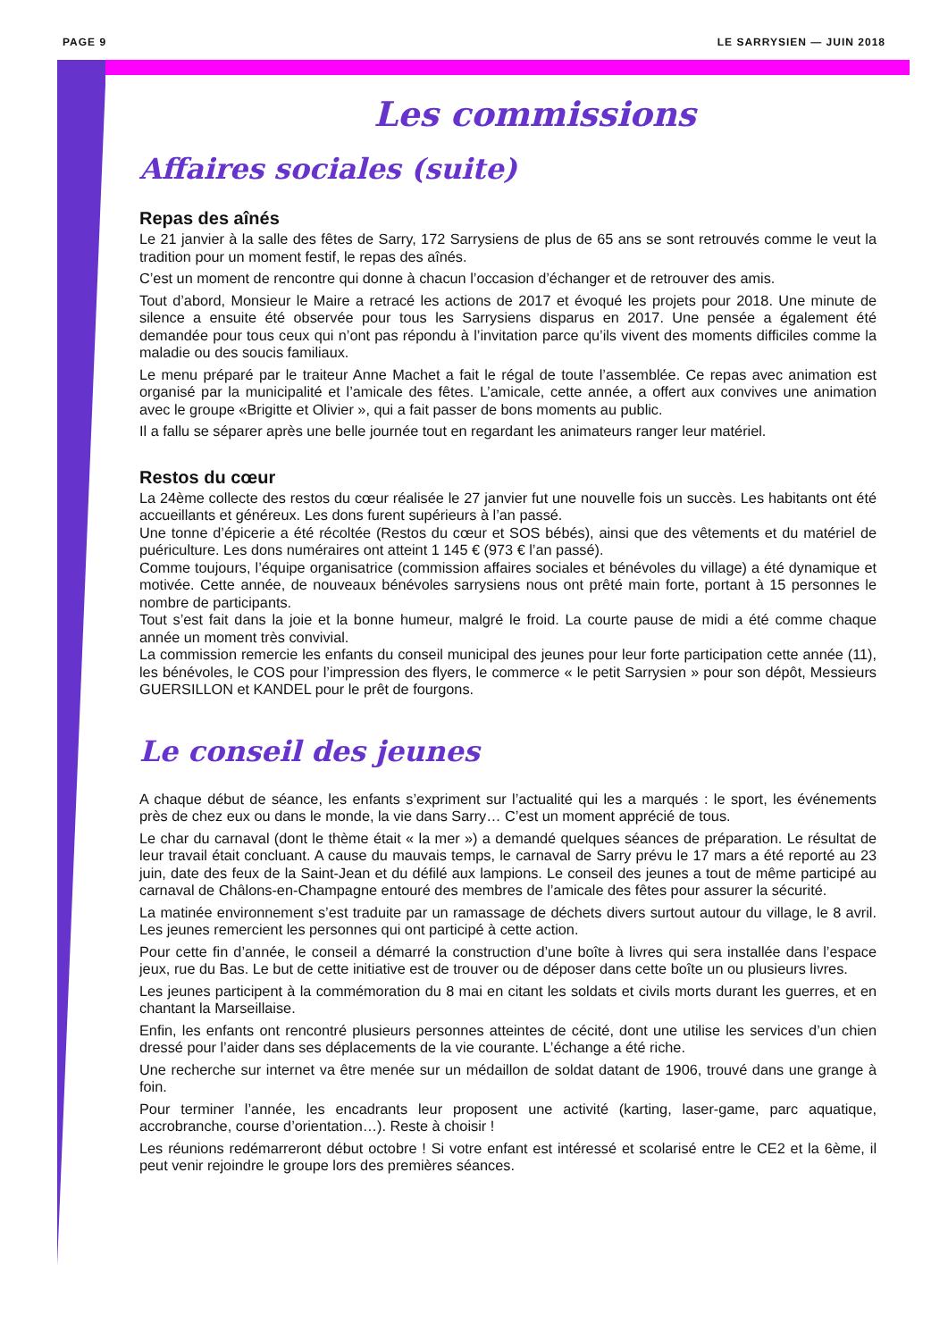PAGE 9 LE SARRYSIEN — JUIN 2018
Les commissions
Affaires sociales (suite)
Repas des aînés
Le 21 janvier à la salle des fêtes de Sarry, 172 Sarrysiens de plus de 65 ans se sont retrouvés comme le veut la tradition pour un moment festif, le repas des aînés.
C’est un moment de rencontre qui donne à chacun l’occasion d’échanger et de retrouver des amis.
Tout d’abord, Monsieur le Maire a retracé les actions de 2017 et évoqué les projets pour 2018. Une minute de silence a ensuite été observée pour tous les Sarrysiens disparus en 2017. Une pensée a également été demandée pour tous ceux qui n’ont pas répondu à l’invitation parce qu’ils vivent des moments difficiles comme la maladie ou des soucis familiaux.
Le menu préparé par le traiteur Anne Machet a fait le régal de toute l’assemblée. Ce repas avec animation est organisé par la municipalité et l’amicale des fêtes. L’amicale, cette année, a offert aux convives une animation avec le groupe «Brigitte et Olivier », qui a fait passer de bons moments au public.
Il a fallu se séparer après une belle journée tout en regardant les animateurs ranger leur matériel.
Restos du cœur
La 24ème collecte des restos du cœur réalisée le 27 janvier fut une nouvelle fois un succès. Les habitants ont été accueillants et généreux. Les dons furent supérieurs à l’an passé.
Une tonne d’épicerie a été récoltée (Restos du cœur et SOS bébés), ainsi que des vêtements et du matériel de puériculture. Les dons numéraires ont atteint 1 145 € (973 € l’an passé).
Comme toujours, l’équipe organisatrice (commission affaires sociales et bénévoles du village) a été dynamique et motivée. Cette année, de nouveaux bénévoles sarrysiens nous ont prêté main forte, portant à 15 personnes le nombre de participants.
Tout s’est fait dans la joie et la bonne humeur, malgré le froid. La courte pause de midi a été comme chaque année un moment très convivial.
La commission remercie les enfants du conseil municipal des jeunes pour leur forte participation cette année (11), les bénévoles, le COS pour l’impression des flyers, le commerce « le petit Sarrysien » pour son dépôt, Messieurs GUERSILLON et KANDEL pour le prêt de fourgons.
Le conseil des jeunes
A chaque début de séance, les enfants s’expriment sur l’actualité qui les a marqués : le sport, les événements près de chez eux ou dans le monde, la vie dans Sarry… C’est un moment apprécié de tous.
Le char du carnaval (dont le thème était « la mer ») a demandé quelques séances de préparation. Le résultat de leur travail était concluant. A cause du mauvais temps, le carnaval de Sarry prévu le 17 mars a été reporté au 23 juin, date des feux de la Saint-Jean et du défilé aux lampions. Le conseil des jeunes a tout de même participé au carnaval de Châlons-en-Champagne entouré des membres de l’amicale des fêtes pour assurer la sécurité.
La matinée environnement s’est traduite par un ramassage de déchets divers surtout autour du village, le 8 avril. Les jeunes remercient les personnes qui ont participé à cette action.
Pour cette fin d’année, le conseil a démarré la construction d’une boîte à livres qui sera installée dans l’espace jeux, rue du Bas. Le but de cette initiative est de trouver ou de déposer dans cette boîte un ou plusieurs livres.
Les jeunes participent à la commémoration du 8 mai en citant les soldats et civils morts durant les guerres, et en chantant la Marseillaise.
Enfin, les enfants ont rencontré plusieurs personnes atteintes de cécité, dont une utilise les services d’un chien dressé pour l’aider dans ses déplacements de la vie courante. L’échange a été riche.
Une recherche sur internet va être menée sur un médaillon de soldat datant de 1906, trouvé dans une grange à foin.
Pour terminer l’année, les encadrants leur proposent une activité (karting, laser-game, parc aquatique, accrobranche, course d’orientation…). Reste à choisir !
Les réunions redémarreront début octobre ! Si votre enfant est intéressé et scolarisé entre le CE2 et la 6ème, il peut venir rejoindre le groupe lors des premières séances.